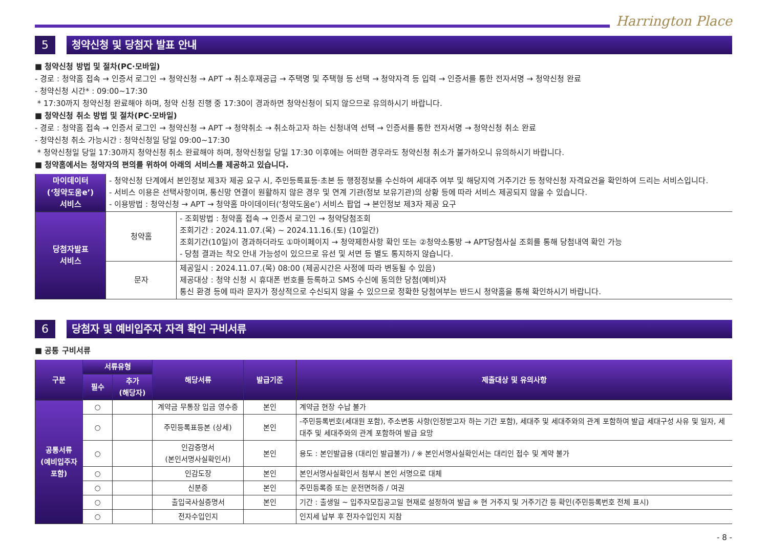Harrington Place
5 청약신청 및 당첨자 발표 안내
■ 청약신청 방법 및 절차(PC·모바일)
- 경로 : 청약홈 접속 → 인증서 로그인 → 청약신청 → APT → 취소후재공급 → 주택명 및 주택형 등 선택 → 청약자격 등 입력 → 인증서를 통한 전자서명 → 청약신청 완료
- 청약신청 시간* : 09:00~17:30
* 17:30까지 청약신청 완료해야 하며, 청약 신청 진행 중 17:30이 경과하면 청약신청이 되지 않으므로 유의하시기 바랍니다.
■ 청약신청 취소 방법 및 절차(PC·모바일)
- 경로 : 청약홈 접속 → 인증서 로그인 → 청약신청 → APT → 청약취소 → 취소하고자 하는 신청내역 선택 → 인증서를 통한 전자서명 → 청약신청 취소 완료
- 청약신청 취소 가능시간 : 청약신청일 당일 09:00~17:30
* 청약신청일 당일 17:30까지 청약신청 취소 완료해야 하며, 청약신청일 당일 17:30 이후에는 어떠한 경우라도 청약신청 취소가 불가하오니 유의하시기 바랍니다.
■ 청약홈에서는 청약자의 편의를 위하여 아래의 서비스를 제공하고 있습니다.
| 마이데이터 (‘청약도움e’) 서비스 | - 청약신청 단계에서 본인정보 제3자 제공 요구 시, 주민등록표등·초본 등 행정정보를 수신하여 세대주 여부 및 해당지역 거주기간 등 청약신청 자격요건을 확인하여 드리는 서비스입니다. - 서비스 이용은 선택사항이며, 통신망 연결이 원활하지 않은 경우 및 연계 기관(정보 보유기관)의 상황 등에 따라 서비스 제공되지 않을 수 있습니다. - 이용방법 : 청약신청 → APT → 청약홈 마이데이터(‘청약도움e’) 서비스 팝업 → 본인정보 제3자 제공 요구 | |
| 당첨자발표 서비스 | 청약홈 | - 조회방법 : 청약홈 접속 → 인증서 로그인 → 청약당첨조회 조회기간 : 2024.11.07.(목) ~ 2024.11.16.(토) (10일간) 조회기간(10일)이 경과하더라도 ①마이페이지 → 청약제한사항 확인 또는 ②청약소통방 → APT당첨사실 조회를 통해 당첨내역 확인 가능 - 당첨 결과는 착오 안내 가능성이 있으므로 유선 및 서면 등 별도 통지하지 않습니다. |
| | 문자 | 제공일시 : 2024.11.07.(목) 08:00 (제공시간은 사정에 따라 변동될 수 있음) 제공대상 : 청약 신청 시 휴대폰 번호를 등록하고 SMS 수신에 동의한 당첨(예비)자 통신 환경 등에 따라 문자가 정상적으로 수신되지 않을 수 있으므로 정확한 당첨여부는 반드시 청약홈을 통해 확인하시기 바랍니다. |
6 당첨자 및 예비입주자 자격 확인 구비서류
■ 공통 구비서류
| 구분 | 서류유형 | | 해당서류 | 발급기준 | 제출대상 및 유의사항 |
| --- | --- | --- | --- | --- | --- |
| | 필수 | 추가 (해당자) | | | |
| 공통서류 (예비입주자 포함) | ○ | | 계약금 무통장 입금 영수증 | 본인 | 계약금 현장 수납 불가 |
| | ○ | | 주민등록표등본 (상세) | 본인 | -주민등록번호(세대원 포함), 주소변동 사항(인정받고자 하는 기간 포함), 세대주 및 세대주와의 관계 포함하여 발급 세대구성 사유 및 일자, 세대주 및 세대주와의 관계 포함하여 발급 요망 |
| | ○ | | 인감증명서 (본인서명사실확인서) | 본인 | 용도 : 본인발급용 (대리인 발급불가) / ※ 본인서명사실확인서는 대리인 접수 및 계약 불가 |
| | ○ | | 인감도장 | 본인 | 본인서명사실확인서 첨부시 본인 서명으로 대체 |
| | ○ | | 신분증 | 본인 | 주민등록증 또는 운전면허증 / 여권 |
| | ○ | | 출입국사실증명서 | 본인 | 기간 : 출생일 ~ 입주자모집공고일 현재로 설정하여 발급 ※ 현 거주지 및 거주기간 등 확인(주민등록번호 전체 표시) |
| | ○ | | 전자수입인지 | | 인지세 납부 후 전자수입인지 지참 |
- 8 -